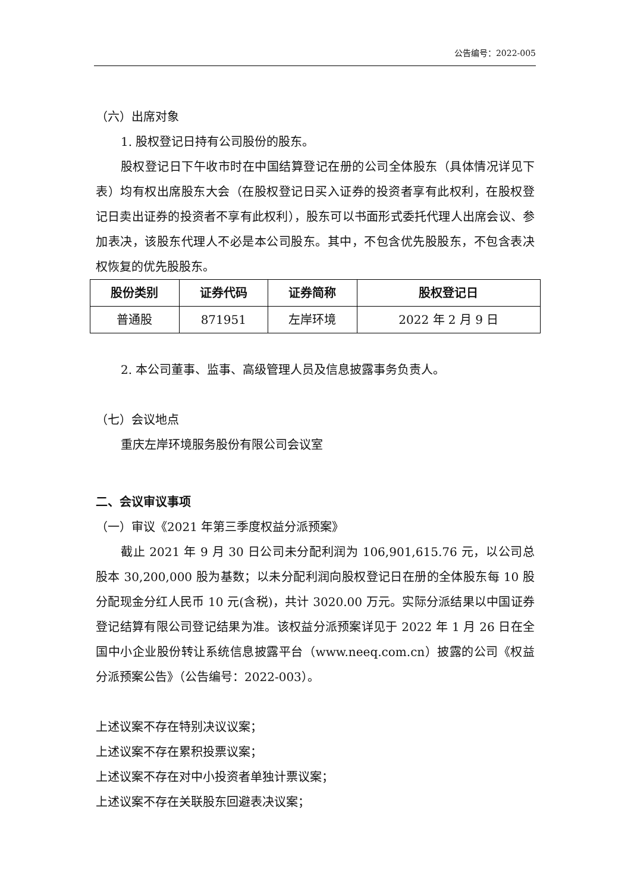公告编号：2022-005
（六）出席对象
1. 股权登记日持有公司股份的股东。
股权登记日下午收市时在中国结算登记在册的公司全体股东（具体情况详见下表）均有权出席股东大会（在股权登记日买入证券的投资者享有此权利，在股权登记日卖出证券的投资者不享有此权利），股东可以书面形式委托代理人出席会议、参加表决，该股东代理人不必是本公司股东。其中，不包含优先股股东，不包含表决权恢复的优先股股东。
| 股份类别 | 证券代码 | 证券简称 | 股权登记日 |
| --- | --- | --- | --- |
| 普通股 | 871951 | 左岸环境 | 2022 年 2 月 9 日 |
2. 本公司董事、监事、高级管理人员及信息披露事务负责人。
（七）会议地点
重庆左岸环境服务股份有限公司会议室
二、会议审议事项
（一）审议《2021 年第三季度权益分派预案》
截止 2021 年 9 月 30 日公司未分配利润为 106,901,615.76 元，以公司总股本 30,200,000 股为基数；以未分配利润向股权登记日在册的全体股东每 10 股分配现金分红人民币 10 元(含税)，共计 3020.00 万元。实际分派结果以中国证券登记结算有限公司登记结果为准。该权益分派预案详见于 2022 年 1 月 26 日在全国中小企业股份转让系统信息披露平台（www.neeq.com.cn）披露的公司《权益分派预案公告》（公告编号：2022-003）。
上述议案不存在特别决议议案；
上述议案不存在累积投票议案；
上述议案不存在对中小投资者单独计票议案；
上述议案不存在关联股东回避表决议案；